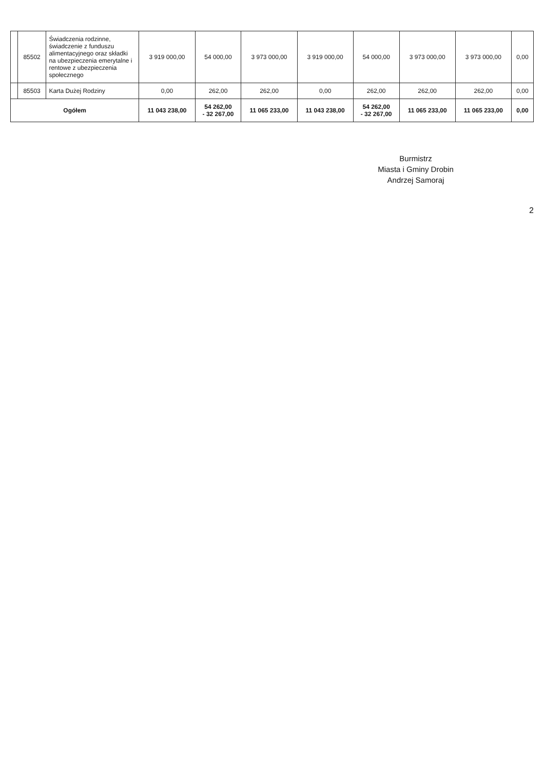| | 85502 | Świadczenia rodzinne, świadczenie z funduszu alimentacyjnego oraz składki na ubezpieczenia emerytalne i rentowe z ubezpieczenia społecznego | 3 919 000,00 | 54 000,00 | 3 973 000,00 | 3 919 000,00 | 54 000,00 | 3 973 000,00 | 3 973 000,00 | 0,00 |
| | 85503 | Karta Dużej Rodziny | 0,00 | 262,00 | 262,00 | 0,00 | 262,00 | 262,00 | 262,00 | 0,00 |
| Ogółem | | | 11 043 238,00 | 54 262,00 - 32 267,00 | 11 065 233,00 | 11 043 238,00 | 54 262,00 - 32 267,00 | 11 065 233,00 | 11 065 233,00 | 0,00 |
Burmistrz
Miasta i Gminy Drobin
Andrzej Samoraj
2